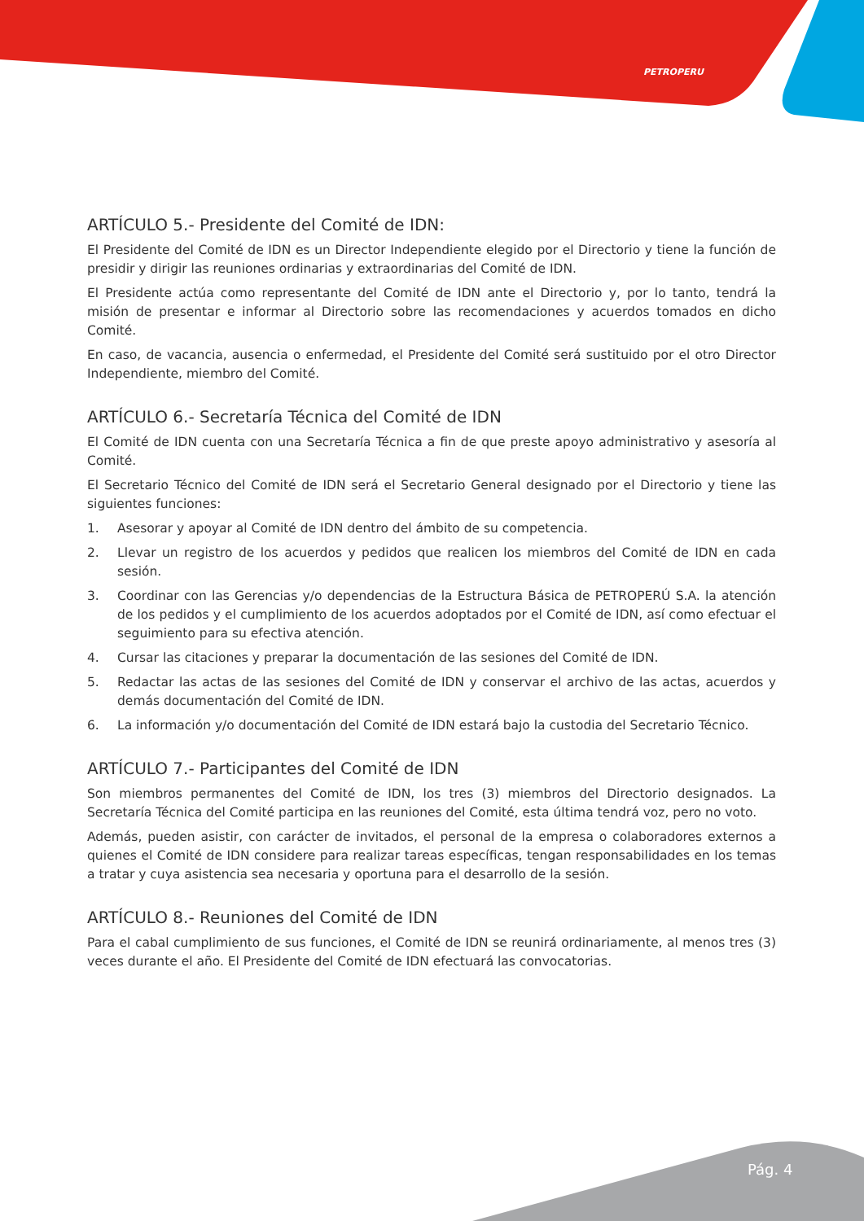PETROPERU
ARTÍCULO 5.- Presidente del Comité de IDN:
El Presidente del Comité de IDN es un Director Independiente elegido por el Directorio y tiene la función de presidir y dirigir las reuniones ordinarias y extraordinarias del Comité de IDN.
El Presidente actúa como representante del Comité de IDN ante el Directorio y, por lo tanto, tendrá la misión de presentar e informar al Directorio sobre las recomendaciones y acuerdos tomados en dicho Comité.
En caso, de vacancia, ausencia o enfermedad, el Presidente del Comité será sustituido por el otro Director Independiente, miembro del Comité.
ARTÍCULO 6.- Secretaría Técnica del Comité de IDN
El Comité de IDN cuenta con una Secretaría Técnica a fin de que preste apoyo administrativo y asesoría al Comité.
El Secretario Técnico del Comité de IDN será el Secretario General designado por el Directorio y tiene las siguientes funciones:
1. Asesorar y apoyar al Comité de IDN dentro del ámbito de su competencia.
2. Llevar un registro de los acuerdos y pedidos que realicen los miembros del Comité de IDN en cada sesión.
3. Coordinar con las Gerencias y/o dependencias de la Estructura Básica de PETROPERÚ S.A. la atención de los pedidos y el cumplimiento de los acuerdos adoptados por el Comité de IDN, así como efectuar el seguimiento para su efectiva atención.
4. Cursar las citaciones y preparar la documentación de las sesiones del Comité de IDN.
5. Redactar las actas de las sesiones del Comité de IDN y conservar el archivo de las actas, acuerdos y demás documentación del Comité de IDN.
6. La información y/o documentación del Comité de IDN estará bajo la custodia del Secretario Técnico.
ARTÍCULO 7.- Participantes del Comité de IDN
Son miembros permanentes del Comité de IDN, los tres (3) miembros del Directorio designados. La Secretaría Técnica del Comité participa en las reuniones del Comité, esta última tendrá voz, pero no voto.
Además, pueden asistir, con carácter de invitados, el personal de la empresa o colaboradores externos a quienes el Comité de IDN considere para realizar tareas específicas, tengan responsabilidades en los temas a tratar y cuya asistencia sea necesaria y oportuna para el desarrollo de la sesión.
ARTÍCULO 8.- Reuniones del Comité de IDN
Para el cabal cumplimiento de sus funciones, el Comité de IDN se reunirá ordinariamente, al menos tres (3) veces durante el año. El Presidente del Comité de IDN efectuará las convocatorias.
Pág. 4